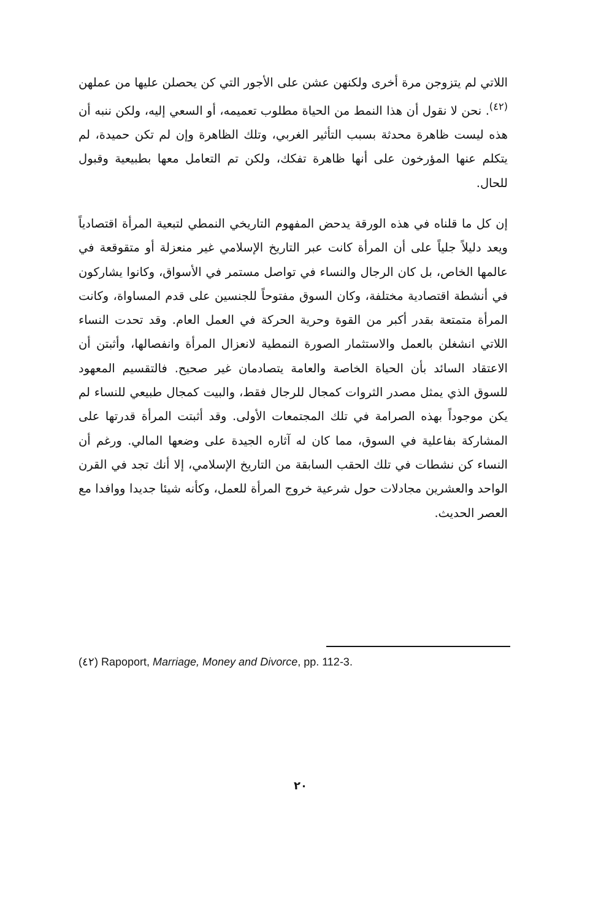اللاتي لم يتزوجن مرة أخرى ولكنهن عشن على الأجور التي كن يحصلن عليها من عملهن <sup>(٤٢)</sup>. نحن لا نقول أن هذا النمط من الحياة مطلوب تعميمه، أو السعي إليه، ولكن ننبه أن هذه ليست ظاهرة محدثة بسبب التأثير الغربي، وتلك الظاهرة وإن لم تكن حميدة، لم يتكلم عنها المؤرخون على أنها ظاهرة تفكك، ولكن تم التعامل معها بطبيعية وقبول للحال.
إن كل ما قلناه في هذه الورقة يدحض المفهوم التاريخي النمطي لتبعية المرأة اقتصادياً ويعد دليلاً جلياً على أن المرأة كانت عبر التاريخ الإسلامي غير منعزلة أو متقوقعة في عالمها الخاص، بل كان الرجال والنساء في تواصل مستمر في الأسواق، وكانوا يشاركون في أنشطة اقتصادية مختلفة، وكان السوق مفتوحاً للجنسين على قدم المساواة، وكانت المرأة متمتعة بقدر أكبر من القوة وحرية الحركة في العمل العام. وقد تحدت النساء اللاتي انشغلن بالعمل والاستثمار الصورة النمطية لانعزال المرأة وانفصالها، وأثبتن أن الاعتقاد السائد بأن الحياة الخاصة والعامة يتصادمان غير صحيح. فالتقسيم المعهود للسوق الذي يمثل مصدر الثروات كمجال للرجال فقط، والبيت كمجال طبيعي للنساء لم يكن موجوداً بهذه الصرامة في تلك المجتمعات الأولى. وقد أثبتت المرأة قدرتها على المشاركة بفاعلية في السوق، مما كان له آثاره الجيدة على وضعها المالي. ورغم أن النساء كن نشطات في تلك الحقب السابقة من التاريخ الإسلامي، إلا أنك تجد في القرن الواحد والعشرين مجادلات حول شرعية خروج المرأة للعمل، وكأنه شيئا جديدا ووافدا مع العصر الحديث.
(٤٢) Rapoport, Marriage, Money and Divorce, pp. 112-3.
٢٠